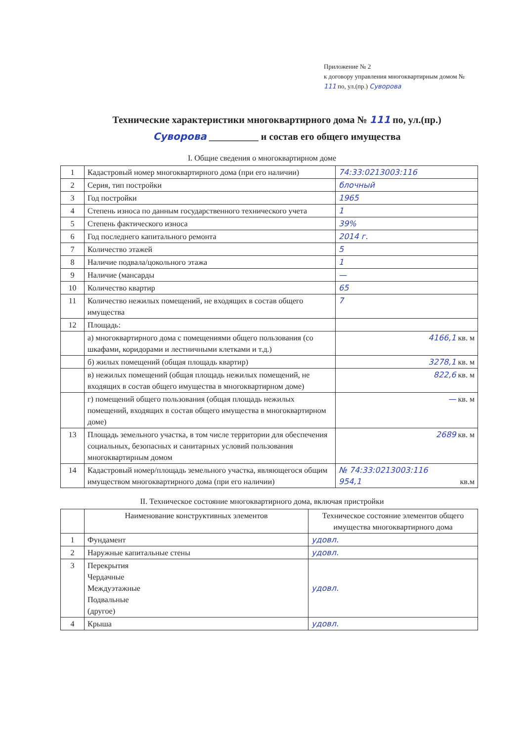Приложение № 2
к договору управления многоквартирным домом № 111 по, ул.(пр.) Суворова
Технические характеристики многоквартирного дома № 111 по, ул.(пр.) Суворова __________ и состав его общего имущества
I. Общие сведения о многоквартирном доме
| 1 | Кадастровый номер многоквартирного дома (при его наличии) | 74:33:0213003:116 |
| 2 | Серия, тип постройки | блочный |
| 3 | Год постройки | 1965 |
| 4 | Степень износа по данным государственного технического учета | 1 |
| 5 | Степень фактического износа | 39% |
| 6 | Год последнего капитального ремонта | 2014 г. |
| 7 | Количество этажей | 5 |
| 8 | Наличие подвала/цокольного этажа | 1 |
| 9 | Наличие (мансарды | — |
| 10 | Количество квартир | 65 |
| 11 | Количество нежилых помещений, не входящих в состав общего имущества | 7 |
| 12 | Площадь: | |
| | а) многоквартирного дома с помещениями общего пользования (со шкафами, коридорами и лестничными клетками и т.д.) | 4166,1 кв. м |
| | б) жилых помещений (общая площадь квартир) | 3278,1 кв. м |
| | в) нежилых помещений (общая площадь нежилых помещений, не входящих в состав общего имущества в многоквартирном доме) | 822,6 кв. м |
| | г) помещений общего пользования (общая площадь нежилых помещений, входящих в состав общего имущества в многоквартирном доме) | — кв. м |
| 13 | Площадь земельного участка, в том числе территории для обеспечения социальных, безопасных и санитарных условий пользования многоквартирным домом | 2689 кв. м |
| 14 | Кадастровый номер/площадь земельного участка, являющегося общим имуществом многоквартирного дома (при его наличии) | № 74:33:0213003:116 954,1 кв.м |
II. Техническое состояние многоквартирного дома, включая пристройки
| | Наименование конструктивных элементов | Техническое состояние элементов общего имущества многоквартирного дома |
| 1 | Фундамент | удовл. |
| 2 | Наружные капитальные стены | удовл. |
| 3 | Перекрытия Чердачные Междуэтажные Подвальные (другое) | удовл. |
| 4 | Крыша | удовл. |